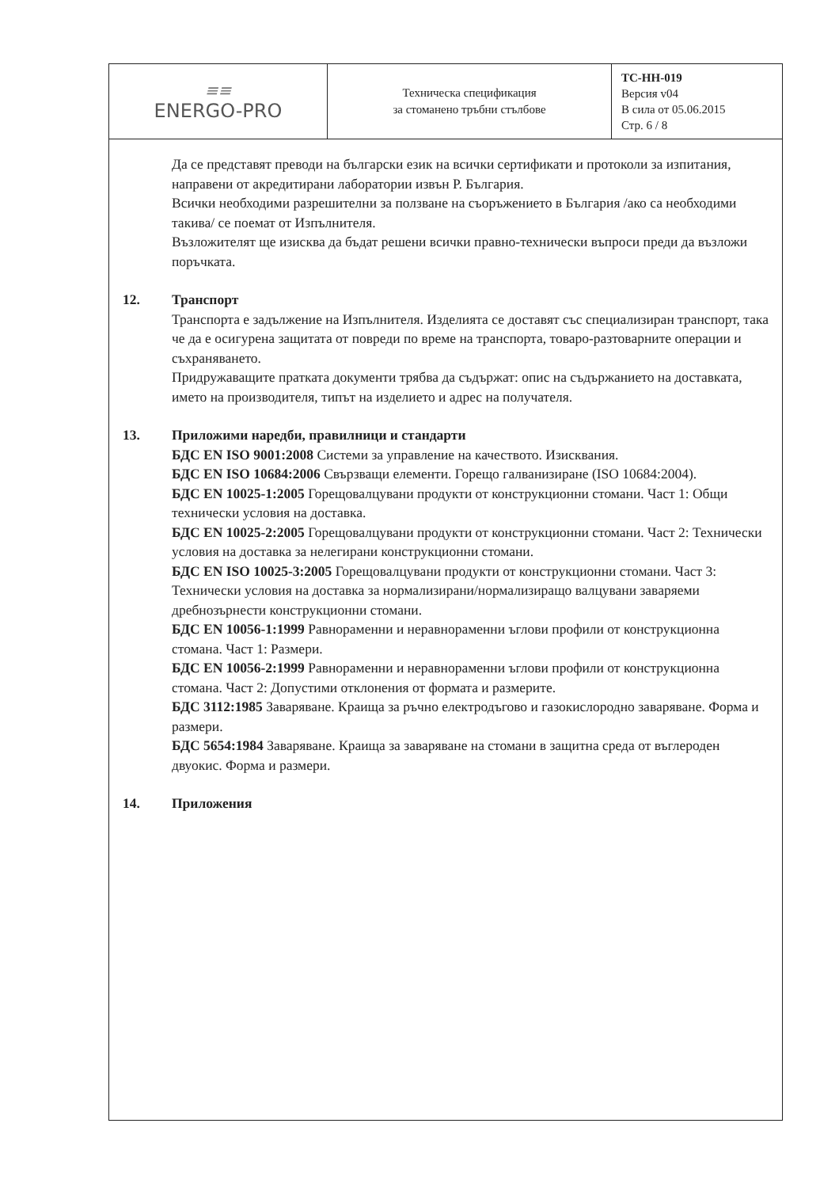| ≡≡ ENERGO-PRO | Техническа спецификация за стоманено тръбни стълбове | ТС-НН-019 Версия v04 В сила от 05.06.2015 Стр. 6 / 8 |
Да се представят преводи на български език на всички сертификати и протоколи за изпитания, направени от акредитирани лаборатории извън Р. България.
Всички необходими разрешителни за ползване на съоръжението в България /ако са необходими такива/ се поемат от Изпълнителя.
Възложителят ще изисква да бъдат решени всички правно-технически въпроси преди да възложи поръчката.
12. Транспорт
Транспорта е задължение на Изпълнителя. Изделията се доставят със специализиран транспорт, така че да е осигурена защитата от повреди по време на транспорта, товаро-разтоварните операции и съхраняването.
Придружаващите пратката документи трябва да съдържат: опис на съдържанието на доставката, името на производителя, типът на изделието и адрес на получателя.
13. Приложими наредби, правилници и стандарти
БДС EN ISO 9001:2008 Системи за управление на качеството. Изисквания.
БДС EN ISO 10684:2006 Свързващи елементи. Горещо галванизиране (ISO 10684:2004).
БДС EN 10025-1:2005 Горещовалцувани продукти от конструкционни стомани. Част 1: Общи технически условия на доставка.
БДС EN 10025-2:2005 Горещовалцувани продукти от конструкционни стомани. Част 2: Технически условия на доставка за нелегирани конструкционни стомани.
БДС EN ISO 10025-3:2005 Горещовалцувани продукти от конструкционни стомани. Част 3: Технически условия на доставка за нормализирани/нормализиращо валцувани заваряеми дребнозърнести конструкционни стомани.
БДС EN 10056-1:1999 Равнораменни и неравнораменни ъглови профили от конструкционна стомана. Част 1: Размери.
БДС EN 10056-2:1999 Равнораменни и неравнораменни ъглови профили от конструкционна стомана. Част 2: Допустими отклонения от формата и размерите.
БДС 3112:1985 Заваряване. Краища за ръчно електродъгово и газокислородно заваряване. Форма и размери.
БДС 5654:1984 Заваряване. Краища за заваряване на стомани в защитна среда от въглероден двуокис. Форма и размери.
14. Приложения